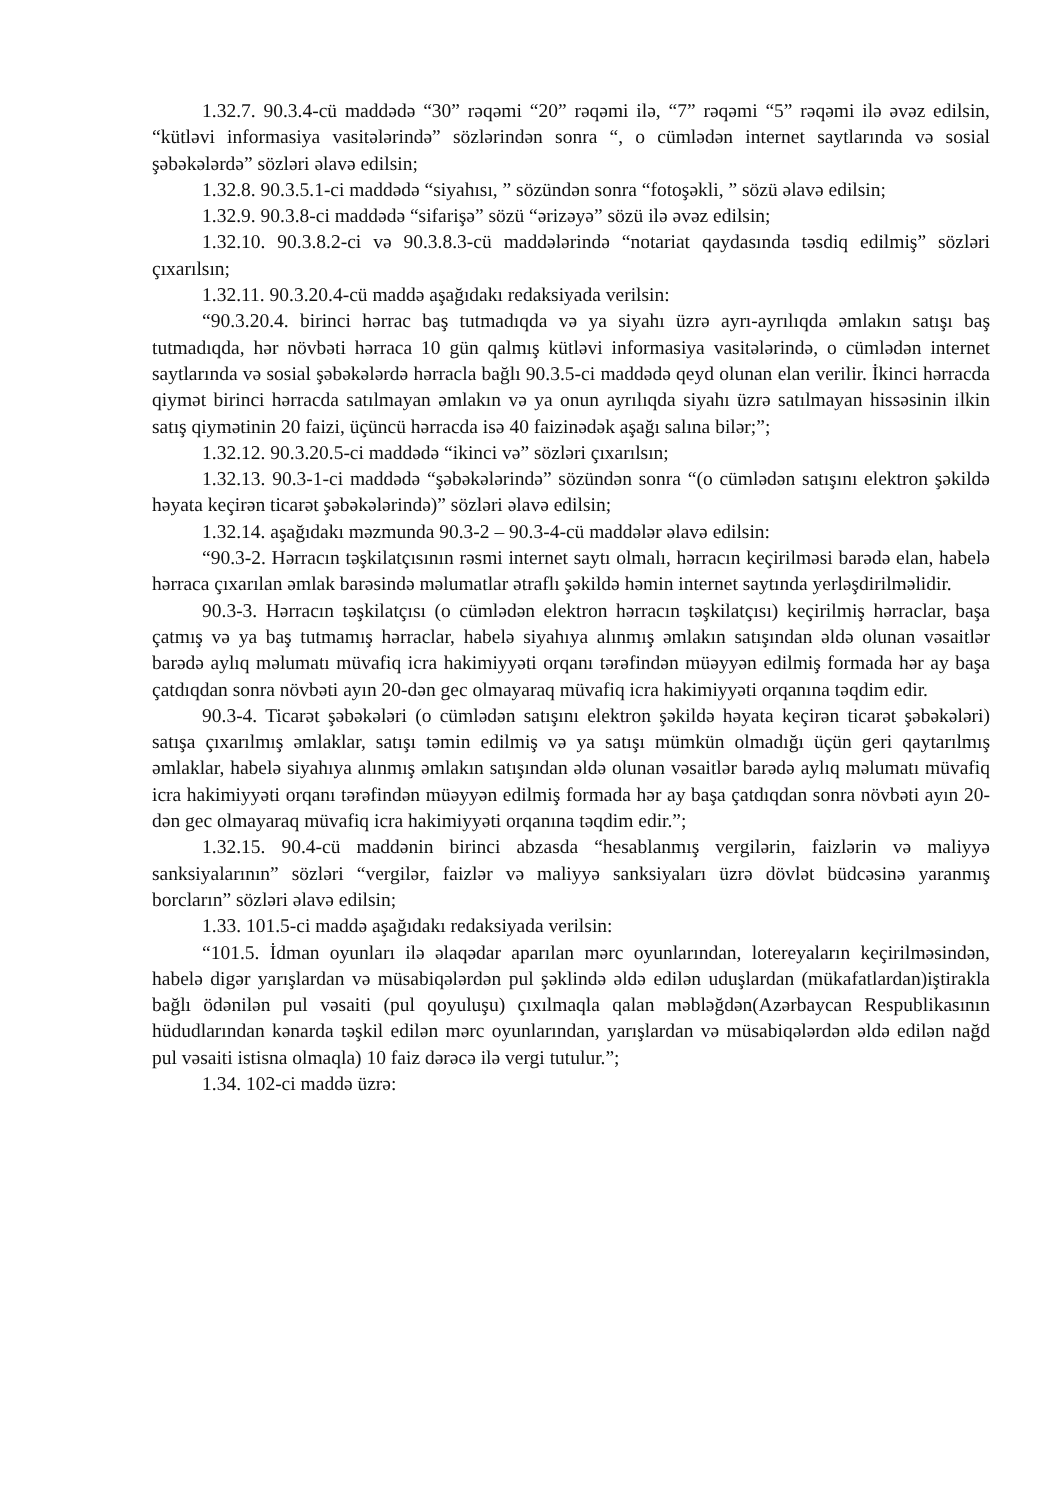1.32.7. 90.3.4-cü maddədə “30” rəqəmi “20” rəqəmi ilə, “7” rəqəmi “5” rəqəmi ilə əvəz edilsin, “kütləvi informasiya vasitələrində” sözlərindən sonra “, o cümlədən internet saytlarında və sosial şəbəkələrdə” sözləri əlavə edilsin;
1.32.8. 90.3.5.1-ci maddədə “siyahısı, ” sözündən sonra “fotoşəkli, ” sözü əlavə edilsin;
1.32.9. 90.3.8-ci maddədə “sifarişə” sözü “ərizəyə” sözü ilə əvəz edilsin;
1.32.10. 90.3.8.2-ci və 90.3.8.3-cü maddələrində “notariat qaydasında təsdiq edilmiş” sözləri çıxarılsın;
1.32.11. 90.3.20.4-cü maddə aşağıdakı redaksiyada verilsin:
“90.3.20.4. birinci hərrac baş tutmadıqda və ya siyahı üzrə ayrı-ayrılıqda əmlakın satışı baş tutmadıqda, hər növbəti hərraca 10 gün qalmış kütləvi informasiya vasitələrində, o cümlədən internet saytlarında və sosial şəbəkələrdə hərracla bağlı 90.3.5-ci maddədə qeyd olunan elan verilir. İkinci hərracda qiymət birinci hərracda satılmayan əmlakın və ya onun ayrılıqda siyahı üzrə satılmayan hissəsinin ilkin satış qiymətinin 20 faizi, üçüncü hərracda isə 40 faizinədək aşağı salına bilər;”;
1.32.12. 90.3.20.5-ci maddədə “ikinci və” sözləri çıxarılsın;
1.32.13. 90.3-1-ci maddədə “şəbəkələrində” sözündən sonra “(o cümlədən satışını elektron şəkildə həyata keçirən ticarət şəbəkələrində)” sözləri əlavə edilsin;
1.32.14. aşağıdakı məzmunda 90.3-2 – 90.3-4-cü maddələr əlavə edilsin:
“90.3-2. Hərracın təşkilatçısının rəsmi internet saytı olmalı, hərracın keçirilməsi barədə elan, habelə hərraca çıxarılan əmlak barəsində məlumatlar ətraflı şəkildə həmin internet saytında yerləşdirilməlidir.
90.3-3. Hərracın təşkilatçısı (o cümlədən elektron hərracın təşkilatçısı) keçirilmiş hərraclar, başa çatmış və ya baş tutmamış hərraclar, habelə siyahıya alınmış əmlakın satışından əldə olunan vəsaitlər barədə aylıq məlumatı müvafiq icra hakimiyyəti orqanı tərəfindən müəyyən edilmiş formada hər ay başa çatdıqdan sonra növbəti ayın 20-dən gec olmayaraq müvafiq icra hakimiyyəti orqanına təqdim edir.
90.3-4. Ticarət şəbəkələri (o cümlədən satışını elektron şəkildə həyata keçirən ticarət şəbəkələri) satışa çıxarılmış əmlaklar, satışı təmin edilmiş və ya satışı mümkün olmadığı üçün geri qaytarılmış əmlaklar, habelə siyahıya alınmış əmlakın satışından əldə olunan vəsaitlər barədə aylıq məlumatı müvafiq icra hakimiyyəti orqanı tərəfindən müəyyən edilmiş formada hər ay başa çatdıqdan sonra növbəti ayın 20-dən gec olmayaraq müvafiq icra hakimiyyəti orqanına təqdim edir.”;
1.32.15. 90.4-cü maddənin birinci abzasda “hesablanmış vergilərin, faizlərin və maliyyə sanksiyalarının” sözləri “vergilər, faizlər və maliyyə sanksiyaları üzrə dövlət büdcəsinə yaranmış borcların” sözləri əlavə edilsin;
1.33. 101.5-ci maddə aşağıdakı redaksiyada verilsin:
“101.5. İdman oyunları ilə əlaqədar aparılan mərc oyunlarından, lotereyaların keçirilməsindən, habelə digər yarışlardan və müsabiqələrdən pul şəklində əldə edilən uduşlardan (mükafatlardan)iştirakla bağlı ödənilən pul vəsaiti (pul qoyuluşu) çıxılmaqla qalan məbləğdən(Azərbaycan Respublikasının hüdudlarından kənarda təşkil edilən mərc oyunlarından, yarışlardan və müsabiqələrdən əldə edilən nağd pul vəsaiti istisna olmaqla) 10 faiz dərəcə ilə vergi tutulur.”;
1.34. 102-ci maddə üzrə: